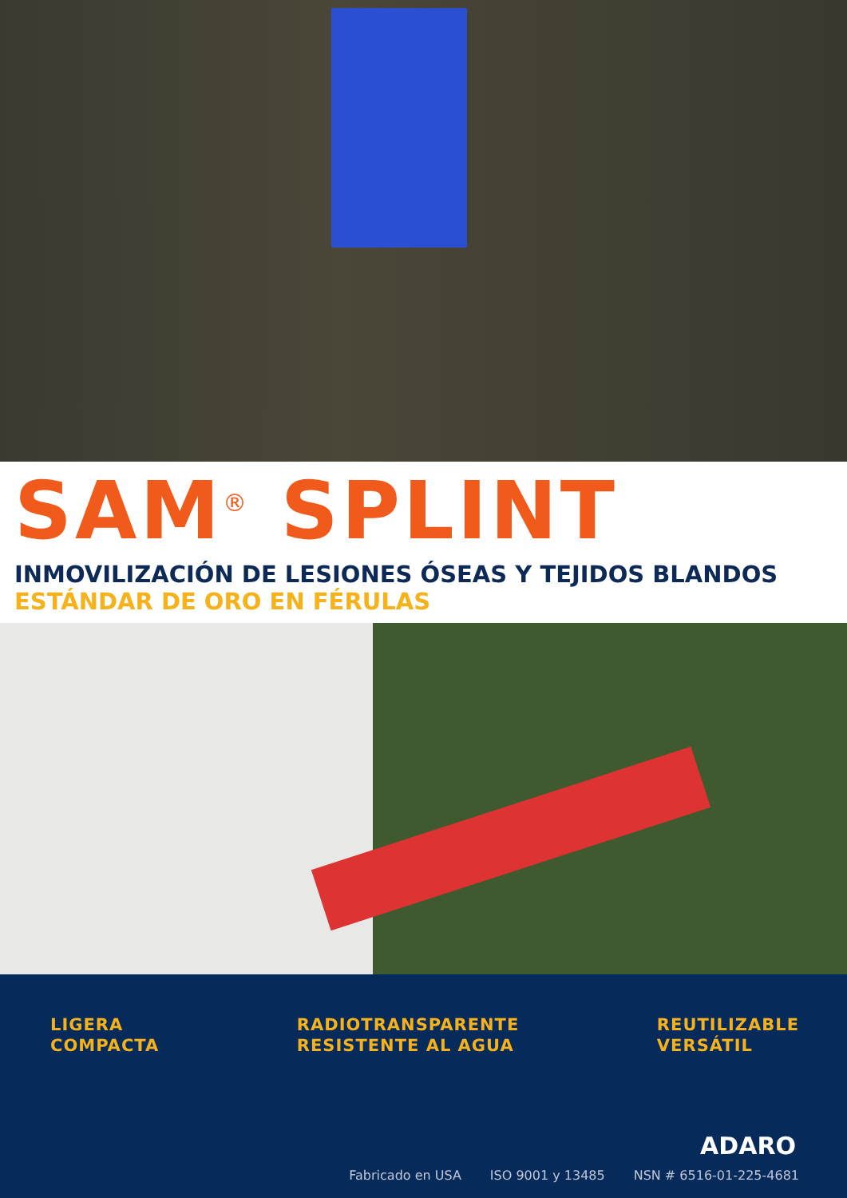SAM<sup>®</sup> SPLINT
INMOVILIZACIÓN DE LESIONES ÓSEAS Y TEJIDOS BLANDOS
ESTÁNDAR DE ORO EN FÉRULAS
LIGERA
COMPACTA
RADIOTRANSPARENTE
RESISTENTE AL AGUA
REUTILIZABLE
VERSÁTIL
ADARO
Fabricado en USA ISO 9001 y 13485 NSN # 6516-01-225-4681